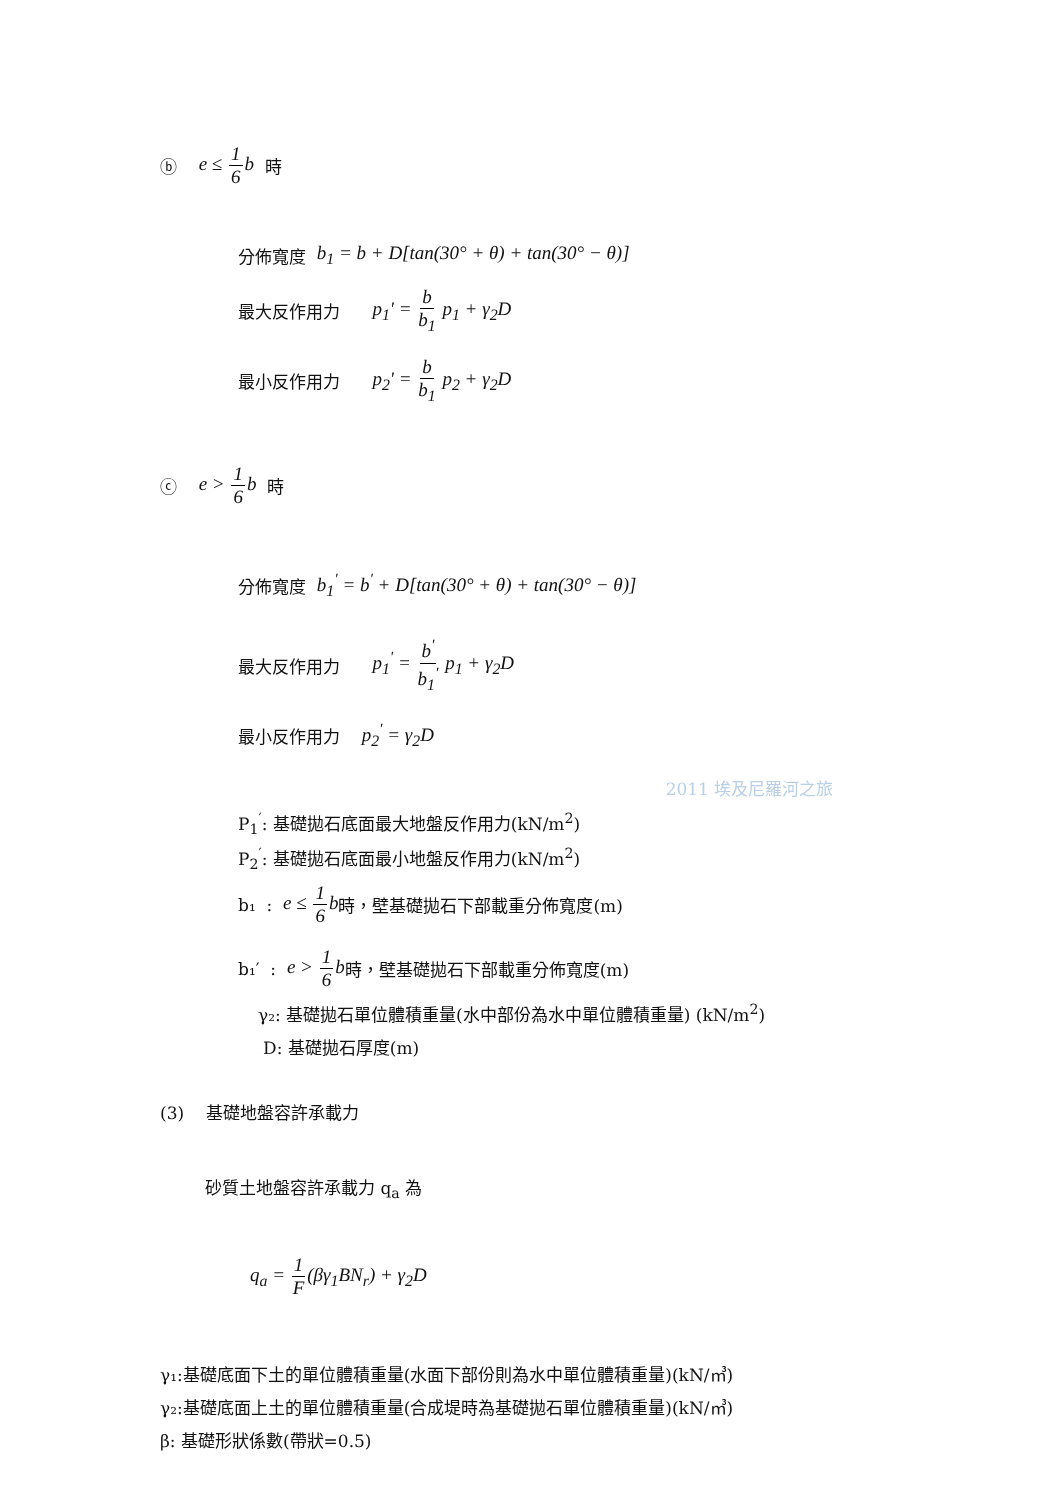ⓑ e ≤ 1 6b 時
分佈寬度 b<sub>1</sub> = b + D[tan(30° + θ) + tan(30° − θ)]
最大反作用力 p<sub>1</sub>' = b b<sub>1</sub> p<sub>1</sub> + γ<sub>2</sub>D
最小反作用力 p<sub>2</sub>' = b b<sub>1</sub> p<sub>2</sub> + γ<sub>2</sub>D
ⓒ e > 1 6b 時
分佈寬度 b<sub>1</sub><sup>'</sup> = b<sup>'</sup> + D[tan(30° + θ) + tan(30° − θ)]
最大反作用力 p<sub>1</sub><sup>'</sup> = b<sup>'</sup> b<sub>1</sub><sup>'</sup> p<sub>1</sub> + γ<sub>2</sub>D
最小反作用力 p<sub>2</sub><sup>'</sup> = γ<sub>2</sub>D
2011 埃及尼羅河之旅
P<sub>1</sub><sup>′</sup>: 基礎拋石底面最大地盤反作用力(kN/m<sup>2</sup>)
P<sub>2</sub><sup>′</sup>: 基礎拋石底面最小地盤反作用力(kN/m<sup>2</sup>)
b₁ : e ≤ 1 6b 時，壁基礎拋石下部載重分佈寬度(m)
b₁′ : e > 1 6b 時，壁基礎拋石下部載重分佈寬度(m)
γ₂: 基礎拋石單位體積重量(水中部份為水中單位體積重量) (kN/m<sup>2</sup>)
D: 基礎拋石厚度(m)
(3) 基礎地盤容許承載力
砂質土地盤容許承載力 q<sub>a</sub> 為
q<sub>a</sub> = 1 F(βγ<sub>1</sub>BN<sub>r</sub>) + γ<sub>2</sub>D
γ₁:基礎底面下土的單位體積重量(水面下部份則為水中單位體積重量)(kN/㎥)
γ₂:基礎底面上土的單位體積重量(合成堤時為基礎拋石單位體積重量)(kN/㎥)
β: 基礎形狀係數(帶狀=0.5)